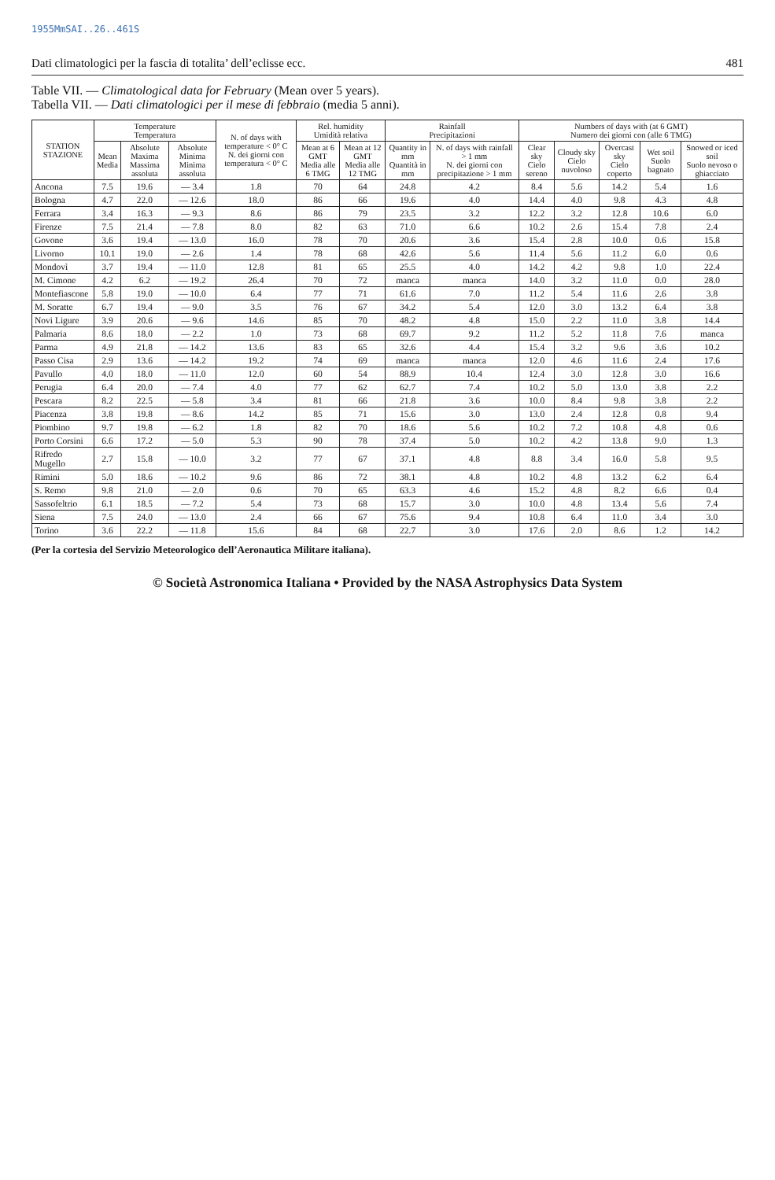1955MmSAI..26..461S
Dati climatologici per la fascia di totalita’ dell’eclisse ecc. 481
Table VII. — Climatological data for February (Mean over 5 years).
Tabella VII. — Dati climatologici per il mese di febbraio (media 5 anni).
| STATION STAZIONE | Temperature Temperatura | | | N. of days with temperature < 0° C N. dei giorni con temperatura < 0° C | Rel. humidity Umidità relativa | | Rainfall Precipitazioni | | Numbers of days with (at 6 GMT) Numero dei giorni con (alle 6 TMG) | | | | |
| --- | --- | --- | --- | --- | --- | --- | --- | --- | --- | --- | --- | --- | --- |
| | Mean Media | Absolute Maxima Massima assoluta | Absolute Minima Minima assoluta | | Mean at 6 GMT Media alle 6 TMG | Mean at 12 GMT Media alle 12 TMG | Quantity in mm Quantità in mm | N. of days with rainfall > 1 mm N. dei giorni con precipitazione > 1 mm | Clear sky Cielo sereno | Cloudy sky Cielo nuvoloso | Overcast sky Cielo coperto | Wet soil Suolo bagnato | Snowed or iced soil Suolo nevoso o ghiacciato |
| Ancona | 7.5 | 19.6 | — 3.4 | 1.8 | 70 | 64 | 24.8 | 4.2 | 8.4 | 5.6 | 14.2 | 5.4 | 1.6 |
| Bologna | 4.7 | 22.0 | — 12.6 | 18.0 | 86 | 66 | 19.6 | 4.0 | 14.4 | 4.0 | 9.8 | 4.3 | 4.8 |
| Ferrara | 3.4 | 16.3 | — 9.3 | 8.6 | 86 | 79 | 23.5 | 3.2 | 12.2 | 3.2 | 12.8 | 10.6 | 6.0 |
| Firenze | 7.5 | 21.4 | — 7.8 | 8.0 | 82 | 63 | 71.0 | 6.6 | 10.2 | 2.6 | 15.4 | 7.8 | 2.4 |
| Govone | 3.6 | 19.4 | — 13.0 | 16.0 | 78 | 70 | 20.6 | 3.6 | 15.4 | 2.8 | 10.0 | 0.6 | 15.8 |
| Livorno | 10.1 | 19.0 | — 2.6 | 1.4 | 78 | 68 | 42.6 | 5.6 | 11.4 | 5.6 | 11.2 | 6.0 | 0.6 |
| Mondovì | 3.7 | 19.4 | — 11.0 | 12.8 | 81 | 65 | 25.5 | 4.0 | 14.2 | 4.2 | 9.8 | 1.0 | 22.4 |
| M. Cimone | 4.2 | 6.2 | — 19.2 | 26.4 | 70 | 72 | manca | manca | 14.0 | 3.2 | 11.0 | 0.0 | 28.0 |
| Montefiascone | 5.8 | 19.0 | — 10.0 | 6.4 | 77 | 71 | 61.6 | 7.0 | 11.2 | 5.4 | 11.6 | 2.6 | 3.8 |
| M. Soratte | 6.7 | 19.4 | — 9.0 | 3.5 | 76 | 67 | 34.2 | 5.4 | 12.0 | 3.0 | 13.2 | 6.4 | 3.8 |
| Novi Ligure | 3.9 | 20.6 | — 9.6 | 14.6 | 85 | 70 | 48.2 | 4.8 | 15.0 | 2.2 | 11.0 | 3.8 | 14.4 |
| Palmaria | 8.6 | 18.0 | — 2.2 | 1.0 | 73 | 68 | 69.7 | 9.2 | 11.2 | 5.2 | 11.8 | 7.6 | manca |
| Parma | 4.9 | 21.8 | — 14.2 | 13.6 | 83 | 65 | 32.6 | 4.4 | 15.4 | 3.2 | 9.6 | 3.6 | 10.2 |
| Passo Cisa | 2.9 | 13.6 | — 14.2 | 19.2 | 74 | 69 | manca | manca | 12.0 | 4.6 | 11.6 | 2.4 | 17.6 |
| Pavullo | 4.0 | 18.0 | — 11.0 | 12.0 | 60 | 54 | 88.9 | 10.4 | 12.4 | 3.0 | 12.8 | 3.0 | 16.6 |
| Perugia | 6.4 | 20.0 | — 7.4 | 4.0 | 77 | 62 | 62.7 | 7.4 | 10.2 | 5.0 | 13.0 | 3.8 | 2.2 |
| Pescara | 8.2 | 22.5 | — 5.8 | 3.4 | 81 | 66 | 21.8 | 3.6 | 10.0 | 8.4 | 9.8 | 3.8 | 2.2 |
| Piacenza | 3.8 | 19.8 | — 8.6 | 14.2 | 85 | 71 | 15.6 | 3.0 | 13.0 | 2.4 | 12.8 | 0.8 | 9.4 |
| Piombino | 9.7 | 19.8 | — 6.2 | 1.8 | 82 | 70 | 18.6 | 5.6 | 10.2 | 7.2 | 10.8 | 4.8 | 0.6 |
| Porto Corsini | 6.6 | 17.2 | — 5.0 | 5.3 | 90 | 78 | 37.4 | 5.0 | 10.2 | 4.2 | 13.8 | 9.0 | 1.3 |
| Rifredo Mugello | 2.7 | 15.8 | — 10.0 | 3.2 | 77 | 67 | 37.1 | 4.8 | 8.8 | 3.4 | 16.0 | 5.8 | 9.5 |
| Rimini | 5.0 | 18.6 | — 10.2 | 9.6 | 86 | 72 | 38.1 | 4.8 | 10.2 | 4.8 | 13.2 | 6.2 | 6.4 |
| S. Remo | 9.8 | 21.0 | — 2.0 | 0.6 | 70 | 65 | 63.3 | 4.6 | 15.2 | 4.8 | 8.2 | 6.6 | 0.4 |
| Sassofeltrio | 6.1 | 18.5 | — 7.2 | 5.4 | 73 | 68 | 15.7 | 3.0 | 10.0 | 4.8 | 13.4 | 5.6 | 7.4 |
| Siena | 7.5 | 24.0 | — 13.0 | 2.4 | 66 | 67 | 75.6 | 9.4 | 10.8 | 6.4 | 11.0 | 3.4 | 3.0 |
| Torino | 3.6 | 22.2 | — 11.8 | 15.6 | 84 | 68 | 22.7 | 3.0 | 17.6 | 2.0 | 8.6 | 1.2 | 14.2 |
(Per la cortesia del Servizio Meteorologico dell’Aeronautica Militare italiana).
© Società Astronomica Italiana • Provided by the NASA Astrophysics Data System